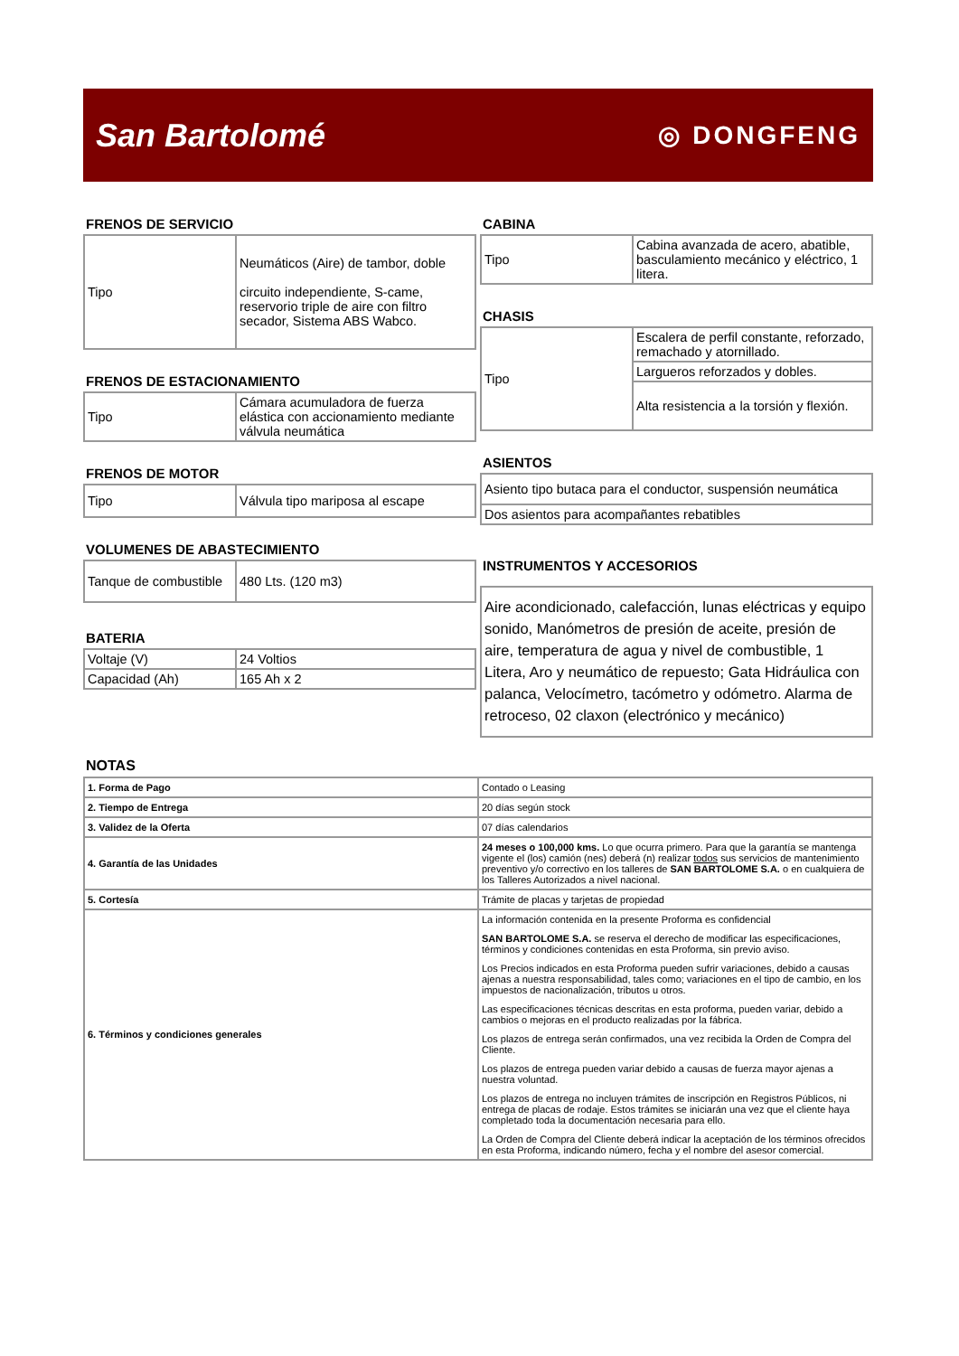San Bartolomé ◎ DONGFENG
FRENOS DE SERVICIO
| Tipo | Neumáticos (Aire) de tambor, doble circuito independiente, S-came, reservorio triple de aire con filtro secador, Sistema ABS Wabco. |
FRENOS DE ESTACIONAMIENTO
| Tipo | Cámara acumuladora de fuerza elástica con accionamiento mediante válvula neumática |
FRENOS DE MOTOR
| Tipo | Válvula tipo mariposa al escape |
VOLUMENES DE ABASTECIMIENTO
| Tanque de combustible | 480 Lts. (120 m3) |
BATERIA
| Voltaje (V) | 24 Voltios |
| Capacidad (Ah) | 165 Ah x 2 |
CABINA
| Tipo | Cabina avanzada de acero, abatible, basculamiento mecánico y eléctrico, 1 litera. |
CHASIS
| Tipo | Escalera de perfil constante, reforzado, remachado y atornillado. |
| | Largueros reforzados y dobles. |
| | Alta resistencia a la torsión y flexión. |
ASIENTOS
| Asiento tipo butaca para el conductor, suspensión neumática |
| Dos asientos para acompañantes rebatibles |
INSTRUMENTOS Y ACCESORIOS
| Aire acondicionado, calefacción, lunas eléctricas y equipo sonido, Manómetros de presión de aceite, presión de aire, temperatura de agua y nivel de combustible, 1 Litera, Aro y neumático de repuesto; Gata Hidráulica con palanca, Velocímetro, tacómetro y odómetro. Alarma de retroceso, 02 claxon (electrónico y mecánico) |
NOTAS
| 1. Forma de Pago | Contado o Leasing |
| 2. Tiempo de Entrega | 20 días según stock |
| 3. Validez de la Oferta | 07 días calendarios |
| 4. Garantía de las Unidades | 24 meses o 100,000 kms. Lo que ocurra primero. Para que la garantía se mantenga vigente el (los) camión (nes) deberá (n) realizar todos sus servicios de mantenimiento preventivo y/o correctivo en los talleres de SAN BARTOLOME S.A. o en cualquiera de los Talleres Autorizados a nivel nacional. |
| 5. Cortesía | Trámite de placas y tarjetas de propiedad |
| 6. Términos y condiciones generales | La información contenida en la presente Proforma es confidencial SAN BARTOLOME S.A. se reserva el derecho de modificar las especificaciones, términos y condiciones contenidas en esta Proforma, sin previo aviso. Los Precios indicados en esta Proforma pueden sufrir variaciones, debido a causas ajenas a nuestra responsabilidad, tales como; variaciones en el tipo de cambio, en los impuestos de nacionalización, tributos u otros. Las especificaciones técnicas descritas en esta proforma, pueden variar, debido a cambios o mejoras en el producto realizadas por la fábrica. Los plazos de entrega serán confirmados, una vez recibida la Orden de Compra del Cliente. Los plazos de entrega pueden variar debido a causas de fuerza mayor ajenas a nuestra voluntad. Los plazos de entrega no incluyen trámites de inscripción en Registros Públicos, ni entrega de placas de rodaje. Estos trámites se iniciarán una vez que el cliente haya completado toda la documentación necesaria para ello. La Orden de Compra del Cliente deberá indicar la aceptación de los términos ofrecidos en esta Proforma, indicando número, fecha y el nombre del asesor comercial. |